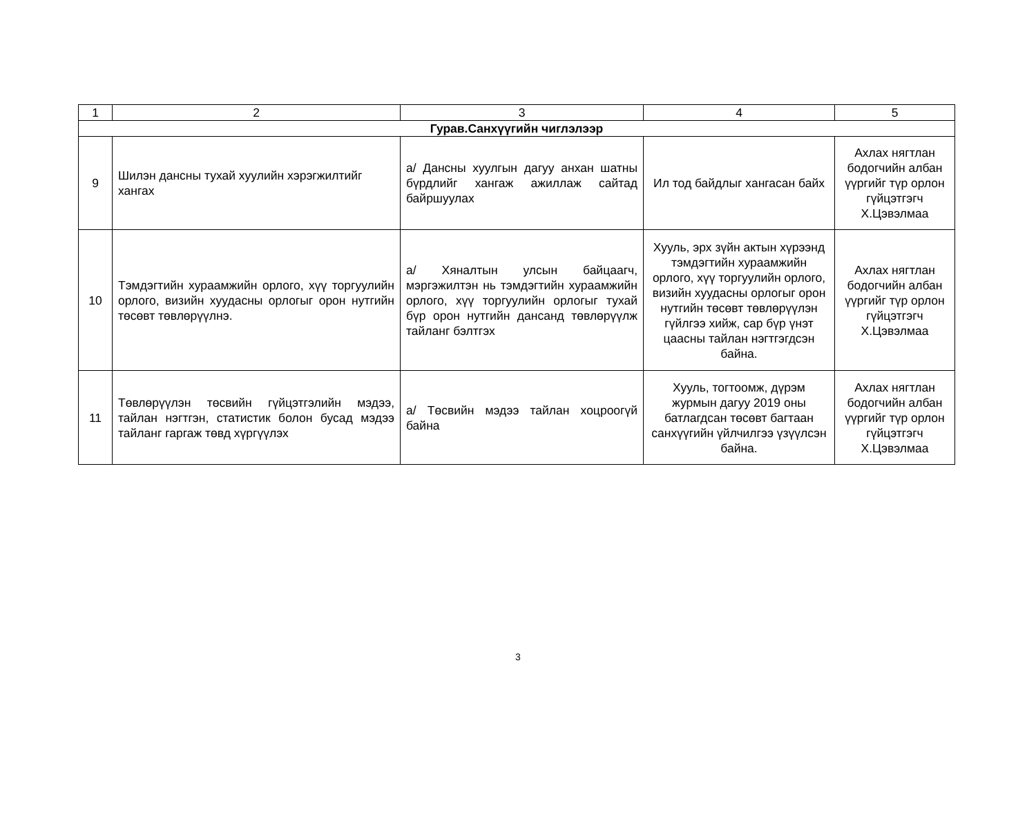| 1 | 2 | 3 | 4 | 5 |
| Гурав.Санхүүгийн чиглэлээр | | | | |
| 9 | Шилэн дансны тухай хуулийн хэрэгжилтийг хангах | а/ Дансны хуулгын дагуу анхан шатны бүрдлийг хангаж ажиллаж сайтад байршуулах | Ил тод байдлыг хангасан байх | Ахлах нягтлан бодогчийн албан үүргийг түр орлон гүйцэтгэгч Х.Цэвэлмаа |
| 10 | Тэмдэгтийн хураамжийн орлого, хүү торгуулийн орлого, визийн хуудасны орлогыг орон нутгийн төсөвт төвлөрүүлнэ. | а/ Хяналтын улсын байцаагч, мэргэжилтэн нь тэмдэгтийн хураамжийн орлого, хүү торгуулийн орлогыг тухай бүр орон нутгийн дансанд төвлөрүүлж тайланг бэлтгэх | Хууль, эрх зүйн актын хүрээнд тэмдэгтийн хураамжийн орлого, хүү торгуулийн орлого, визийн хуудасны орлогыг орон нутгийн төсөвт төвлөрүүлэн гүйлгээ хийж, сар бүр үнэт цаасны тайлан нэгтгэгдсэн байна. | Ахлах нягтлан бодогчийн албан үүргийг түр орлон гүйцэтгэгч Х.Цэвэлмаа |
| 11 | Төвлөрүүлэн төсвийн гүйцэтгэлийн мэдээ, тайлан нэгтгэн, статистик болон бусад мэдээ тайланг гаргаж төвд хүргүүлэх | а/ Төсвийн мэдээ тайлан хоцроогүй байна | Хууль, тогтоомж, дүрэм журмын дагуу 2019 оны батлагдсан төсөвт багтаан санхүүгийн үйлчилгээ үзүүлсэн байна. | Ахлах нягтлан бодогчийн албан үүргийг түр орлон гүйцэтгэгч Х.Цэвэлмаа |
3